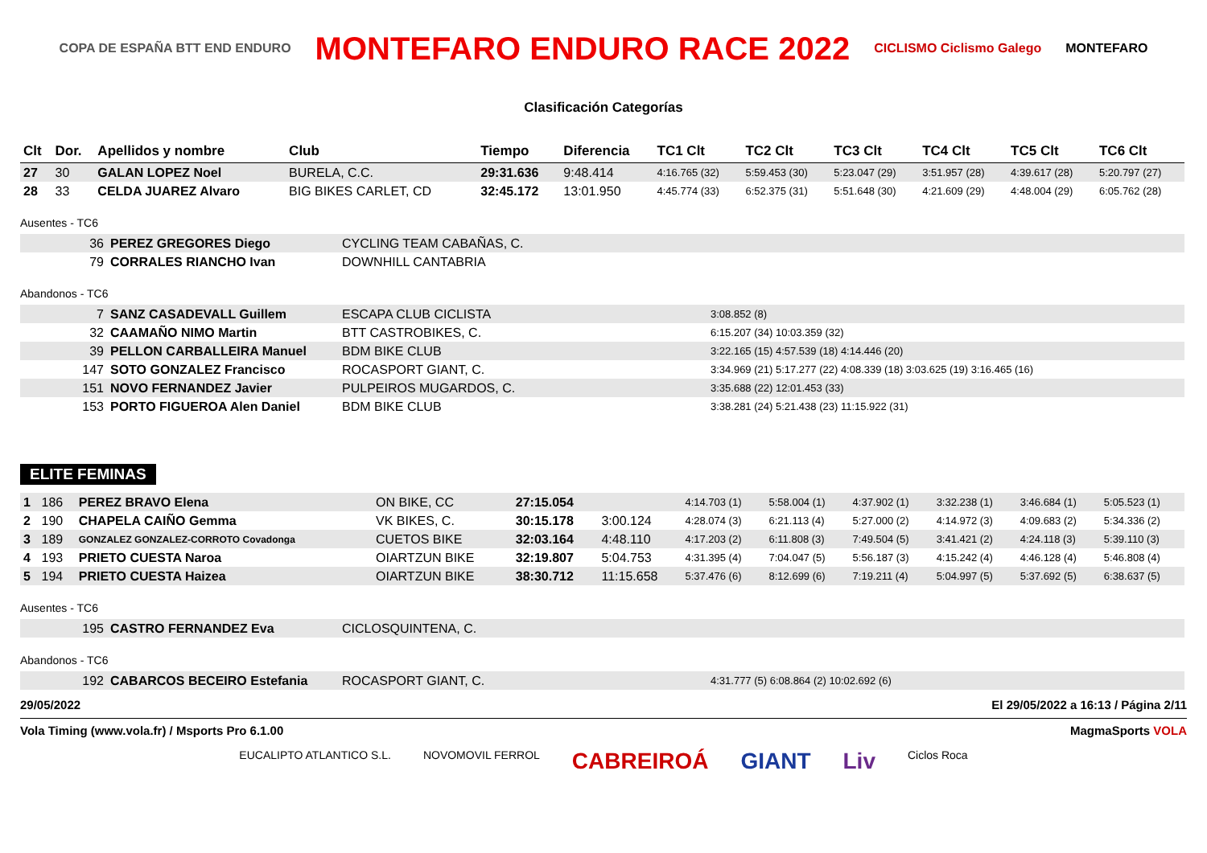COPA DE ESPAÑA BTT END ENDURO MONTEFARO ENDURO RACE 2022 CICLISMO Ciclismo Galego MONTEFARO
Clasificación Categorías
| Clt | Dor. | Apellidos y nombre | Club | Tiempo | Diferencia | TC1 Clt | TC2 Clt | TC3 Clt | TC4 Clt | TC5 Clt | TC6 Clt |
| --- | --- | --- | --- | --- | --- | --- | --- | --- | --- | --- | --- |
| 27 | 30 | GALAN LOPEZ Noel | BURELA, C.C. | 29:31.636 | 9:48.414 | 4:16.765 (32) | 5:59.453 (30) | 5:23.047 (29) | 3:51.957 (28) | 4:39.617 (28) | 5:20.797 (27) |
| 28 | 33 | CELDA JUAREZ Alvaro | BIG BIKES CARLET, CD | 32:45.172 | 13:01.950 | 4:45.774 (33) | 6:52.375 (31) | 5:51.648 (30) | 4:21.609 (29) | 4:48.004 (29) | 6:05.762 (28) |
Ausentes - TC6
| 36 | PEREZ GREGORES Diego | CYCLING TEAM CABAÑAS, C. |
| 79 | CORRALES RIANCHO Ivan | DOWNHILL CANTABRIA |
Abandonos - TC6
| 7 | SANZ CASADEVALL Guillem | ESCAPA CLUB CICLISTA | 3:08.852 (8) |
| 32 | CAAMAÑO NIMO Martin | BTT CASTROBIKES, C. | 6:15.207 (34) 10:03.359 (32) |
| 39 | PELLON CARBALLEIRA Manuel | BDM BIKE CLUB | 3:22.165 (15) 4:57.539 (18) 4:14.446 (20) |
| 147 | SOTO GONZALEZ Francisco | ROCASPORT GIANT, C. | 3:34.969 (21) 5:17.277 (22) 4:08.339 (18) 3:03.625 (19) 3:16.465 (16) |
| 151 | NOVO FERNANDEZ Javier | PULPEIROS MUGARDOS, C. | 3:35.688 (22) 12:01.453 (33) |
| 153 | PORTO FIGUEROA Alen Daniel | BDM BIKE CLUB | 3:38.281 (24) 5:21.438 (23) 11:15.922 (31) |
ELITE FEMINAS
| 1 | 186 | PEREZ BRAVO Elena | ON BIKE, CC | 27:15.054 | | 4:14.703 (1) | 5:58.004 (1) | 4:37.902 (1) | 3:32.238 (1) | 3:46.684 (1) | 5:05.523 (1) |
| 2 | 190 | CHAPELA CAIÑO Gemma | VK BIKES, C. | 30:15.178 | 3:00.124 | 4:28.074 (3) | 6:21.113 (4) | 5:27.000 (2) | 4:14.972 (3) | 4:09.683 (2) | 5:34.336 (2) |
| 3 | 189 | GONZALEZ GONZALEZ-CORROTO Covadonga | CUETOS BIKE | 32:03.164 | 4:48.110 | 4:17.203 (2) | 6:11.808 (3) | 7:49.504 (5) | 3:41.421 (2) | 4:24.118 (3) | 5:39.110 (3) |
| 4 | 193 | PRIETO CUESTA Naroa | OIARTZUN BIKE | 32:19.807 | 5:04.753 | 4:31.395 (4) | 7:04.047 (5) | 5:56.187 (3) | 4:15.242 (4) | 4:46.128 (4) | 5:46.808 (4) |
| 5 | 194 | PRIETO CUESTA Haizea | OIARTZUN BIKE | 38:30.712 | 11:15.658 | 5:37.476 (6) | 8:12.699 (6) | 7:19.211 (4) | 5:04.997 (5) | 5:37.692 (5) | 6:38.637 (5) |
Ausentes - TC6
| 195 | CASTRO FERNANDEZ Eva | CICLOSQUINTENA, C. |
Abandonos - TC6
| 192 | CABARCOS BECEIRO Estefania | ROCASPORT GIANT, C. | 4:31.777 (5) 6:08.864 (2) 10:02.692 (6) |
29/05/2022 El 29/05/2022 a 16:13 / Página 2/11
Vola Timing (www.vola.fr) / Msports Pro 6.1.00 MagmaSports VOLA
EUCALIPTO ATLANTICO S.L. NOVOMOVIL FERROL CABREIROÁ GIANT Liv Ciclos Roca